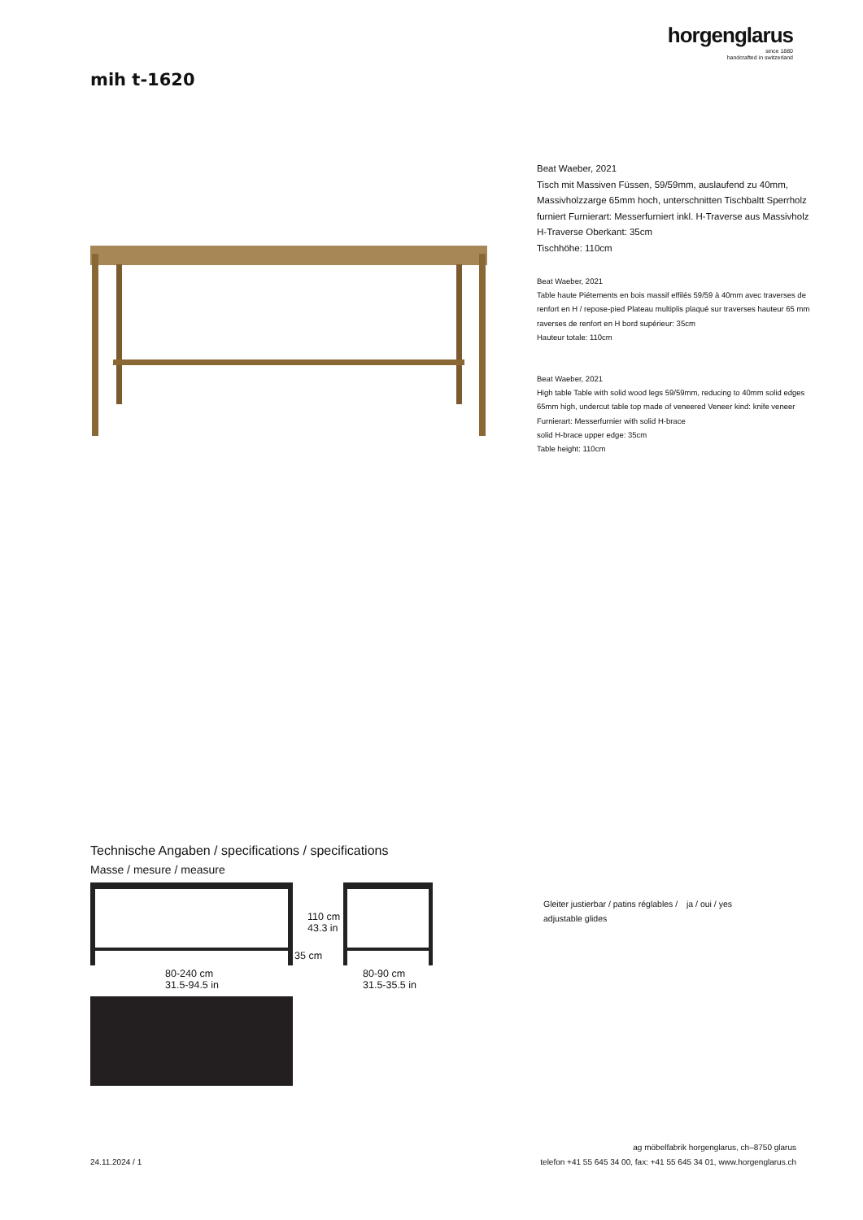horgenglarus
since 1880
handcrafted in switzerland
mih t-1620
Beat Waeber, 2021
Tisch mit Massiven Füssen, 59/59mm, auslaufend zu 40mm, Massivholzzarge 65mm hoch, unterschnitten Tischbaltt Sperrholz furniert Furnierart: Messerfurniert inkl. H-Traverse aus Massivholz H-Traverse Oberkant: 35cm
Tischhöhe: 110cm
Beat Waeber, 2021
Table haute Piétements en bois massif effilés 59/59 à 40mm avec traverses de renfort en H / repose-pied Plateau multiplis plaqué sur traverses hauteur 65 mm
raverses de renfort en H bord supérieur: 35cm
Hauteur totale: 110cm
Beat Waeber, 2021
High table Table with solid wood legs 59/59mm, reducing to 40mm solid edges 65mm high, undercut table top made of veneered Veneer kind: knife veneer Furnierart: Messerfurnier with solid H-brace
solid H-brace upper edge: 35cm
Table height: 110cm
Technische Angaben / specifications / specifications
Masse / mesure / measure
110 cm
43.3 in
35 cm
80-240 cm
31.5-94.5 in
80-90 cm
31.5-35.5 in
Gleiter justierbar / patins réglables / adjustable glides
ja / oui / yes
24.11.2024 / 1
ag möbelfabrik horgenglarus, ch–8750 glarus
telefon +41 55 645 34 00, fax: +41 55 645 34 01, www.horgenglarus.ch